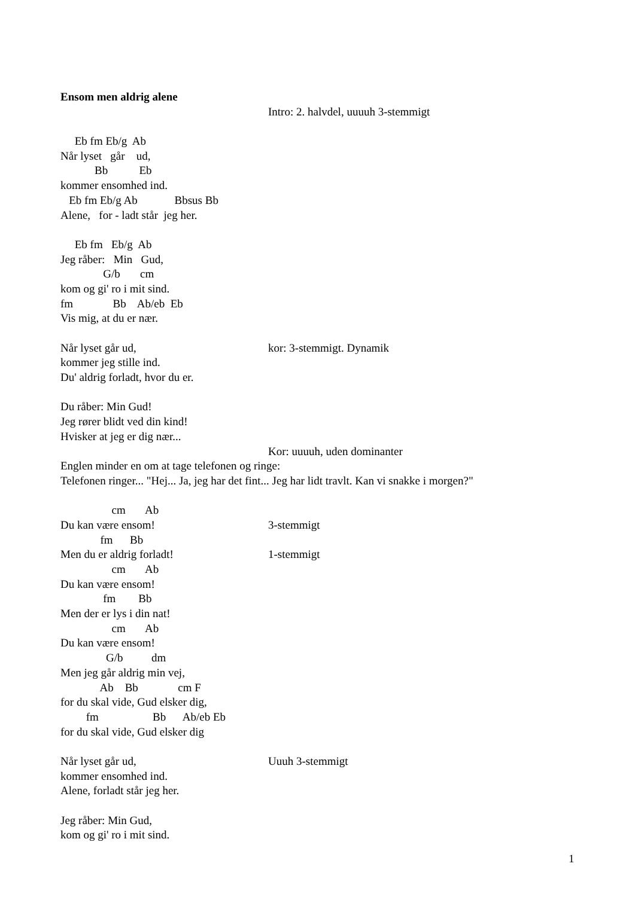Ensom men aldrig alene
Intro: 2. halvdel, uuuuh 3-stemmigt
Eb fm Eb/g Ab
Når lyset går ud,
Bb Eb
kommer ensomhed ind.
Eb fm Eb/g Ab Bbsus Bb
Alene, for - ladt står jeg her.
Eb fm Eb/g Ab
Jeg råber: Min Gud,
G/b cm
kom og gi' ro i mit sind.
fm Bb Ab/eb Eb
Vis mig, at du er nær.
Når lyset går ud, kor: 3-stemmigt. Dynamik
kommer jeg stille ind.
Du' aldrig forladt, hvor du er.
Du råber: Min Gud!
Jeg rører blidt ved din kind!
Hvisker at jeg er dig nær...
Kor: uuuuh, uden dominanter
Englen minder en om at tage telefonen og ringe:
Telefonen ringer... "Hej... Ja, jeg har det fint... Jeg har lidt travlt. Kan vi snakke i morgen?"
cm Ab
Du kan være ensom! 3-stemmigt
fm Bb
Men du er aldrig forladt! 1-stemmigt
cm Ab
Du kan være ensom!
fm Bb
Men der er lys i din nat!
cm Ab
Du kan være ensom!
G/b dm
Men jeg går aldrig min vej,
Ab Bb cm F
for du skal vide, Gud elsker dig,
fm Bb Ab/eb Eb
for du skal vide, Gud elsker dig
Når lyset går ud, Uuuh 3-stemmigt
kommer ensomhed ind.
Alene, forladt står jeg her.
Jeg råber: Min Gud,
kom og gi' ro i mit sind.
1